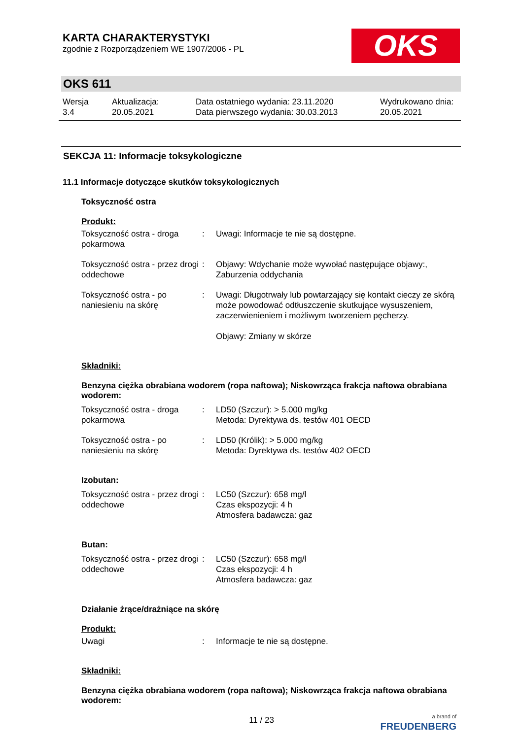KARTA CHARAKTERYSTYKI
zgodnie z Rozporządzeniem WE 1907/2006 - PL
OKS
OKS 611
Wersja
3.4
Aktualizacja:
20.05.2021
Data ostatniego wydania: 23.11.2020
Data pierwszego wydania: 30.03.2013
Wydrukowano dnia:
20.05.2021
SEKCJA 11: Informacje toksykologiczne
11.1 Informacje dotyczące skutków toksykologicznych
Toksyczność ostra
Produkt:
| Toksyczność ostra - droga pokarmowa | : | Uwagi: Informacje te nie są dostępne. |
| Toksyczność ostra - przez drogi oddechowe | : | Objawy: Wdychanie może wywołać następujące objawy:, Zaburzenia oddychania |
| Toksyczność ostra - po naniesieniu na skórę | : | Uwagi: Długotrwały lub powtarzający się kontakt cieczy ze skórą może powodować odtłuszczenie skutkujące wysuszeniem, zaczerwienieniem i możliwym tworzeniem pęcherzy. Objawy: Zmiany w skórze |
Składniki:
Benzyna ciężka obrabiana wodorem (ropa naftowa); Niskowrząca frakcja naftowa obrabiana wodorem:
| Toksyczność ostra - droga pokarmowa | : | LD50 (Szczur): > 5.000 mg/kg Metoda: Dyrektywa ds. testów 401 OECD |
| Toksyczność ostra - po naniesieniu na skórę | : | LD50 (Królik): > 5.000 mg/kg Metoda: Dyrektywa ds. testów 402 OECD |
Izobutan:
| Toksyczność ostra - przez drogi oddechowe | : | LC50 (Szczur): 658 mg/l Czas ekspozycji: 4 h Atmosfera badawcza: gaz |
Butan:
| Toksyczność ostra - przez drogi oddechowe | : | LC50 (Szczur): 658 mg/l Czas ekspozycji: 4 h Atmosfera badawcza: gaz |
Działanie żrące/drażniące na skórę
Produkt:
| Uwagi | : | Informacje te nie są dostępne. |
Składniki:
Benzyna ciężka obrabiana wodorem (ropa naftowa); Niskowrząca frakcja naftowa obrabiana wodorem:
11 / 23
a brand of
FREUDENBERG